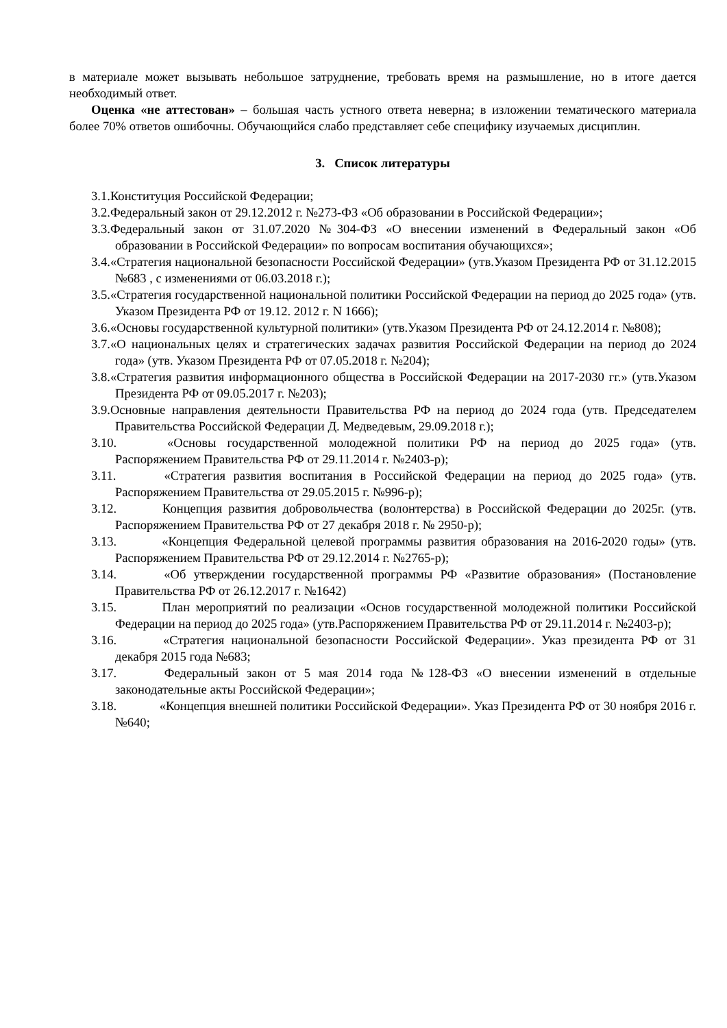в материале может вызывать небольшое затруднение, требовать время на размышление, но в итоге дается необходимый ответ.
Оценка «не аттестован» – большая часть устного ответа неверна; в изложении тематического материала более 70% ответов ошибочны. Обучающийся слабо представляет себе специфику изучаемых дисциплин.
3. Список литературы
3.1.Конституция Российской Федерации;
3.2.Федеральный закон от 29.12.2012 г. №273-ФЗ «Об образовании в Российской Федерации»;
3.3.Федеральный закон от 31.07.2020 №304-ФЗ «О внесении изменений в Федеральный закон «Об образовании в Российской Федерации» по вопросам воспитания обучающихся»;
3.4.«Стратегия национальной безопасности Российской Федерации» (утв.Указом Президента РФ от 31.12.2015 №683 , с изменениями от 06.03.2018 г.);
3.5.«Стратегия государственной национальной политики Российской Федерации на период до 2025 года» (утв. Указом Президента РФ от 19.12. 2012 г. N 1666);
3.6.«Основы государственной культурной политики» (утв.Указом Президента РФ от 24.12.2014 г. №808);
3.7.«О национальных целях и стратегических задачах развития Российской Федерации на период до 2024 года» (утв. Указом Президента РФ от 07.05.2018 г. №204);
3.8.«Стратегия развития информационного общества в Российской Федерации на 2017-2030 гг.» (утв.Указом Президента РФ от 09.05.2017 г. №203);
3.9.Основные направления деятельности Правительства РФ на период до 2024 года (утв. Председателем Правительства Российской Федерации Д. Медведевым, 29.09.2018 г.);
3.10. «Основы государственной молодежной политики РФ на период до 2025 года» (утв. Распоряжением Правительства РФ от 29.11.2014 г. №2403-р);
3.11. «Стратегия развития воспитания в Российской Федерации на период до 2025 года» (утв. Распоряжением Правительства от 29.05.2015 г. №996-р);
3.12. Концепция развития добровольчества (волонтерства) в Российской Федерации до 2025г. (утв. Распоряжением Правительства РФ от 27 декабря 2018 г. № 2950-р);
3.13. «Концепция Федеральной целевой программы развития образования на 2016-2020 годы» (утв. Распоряжением Правительства РФ от 29.12.2014 г. №2765-р);
3.14. «Об утверждении государственной программы РФ «Развитие образования» (Постановление Правительства РФ от 26.12.2017 г. №1642)
3.15. План мероприятий по реализации «Основ государственной молодежной политики Российской Федерации на период до 2025 года» (утв.Распоряжением Правительства РФ от 29.11.2014 г. №2403-р);
3.16. «Стратегия национальной безопасности Российской Федерации». Указ президента РФ от 31 декабря 2015 года №683;
3.17. Федеральный закон от 5 мая 2014 года №128-ФЗ «О внесении изменений в отдельные законодательные акты Российской Федерации»;
3.18. «Концепция внешней политики Российской Федерации». Указ Президента РФ от 30 ноября 2016 г. №640;